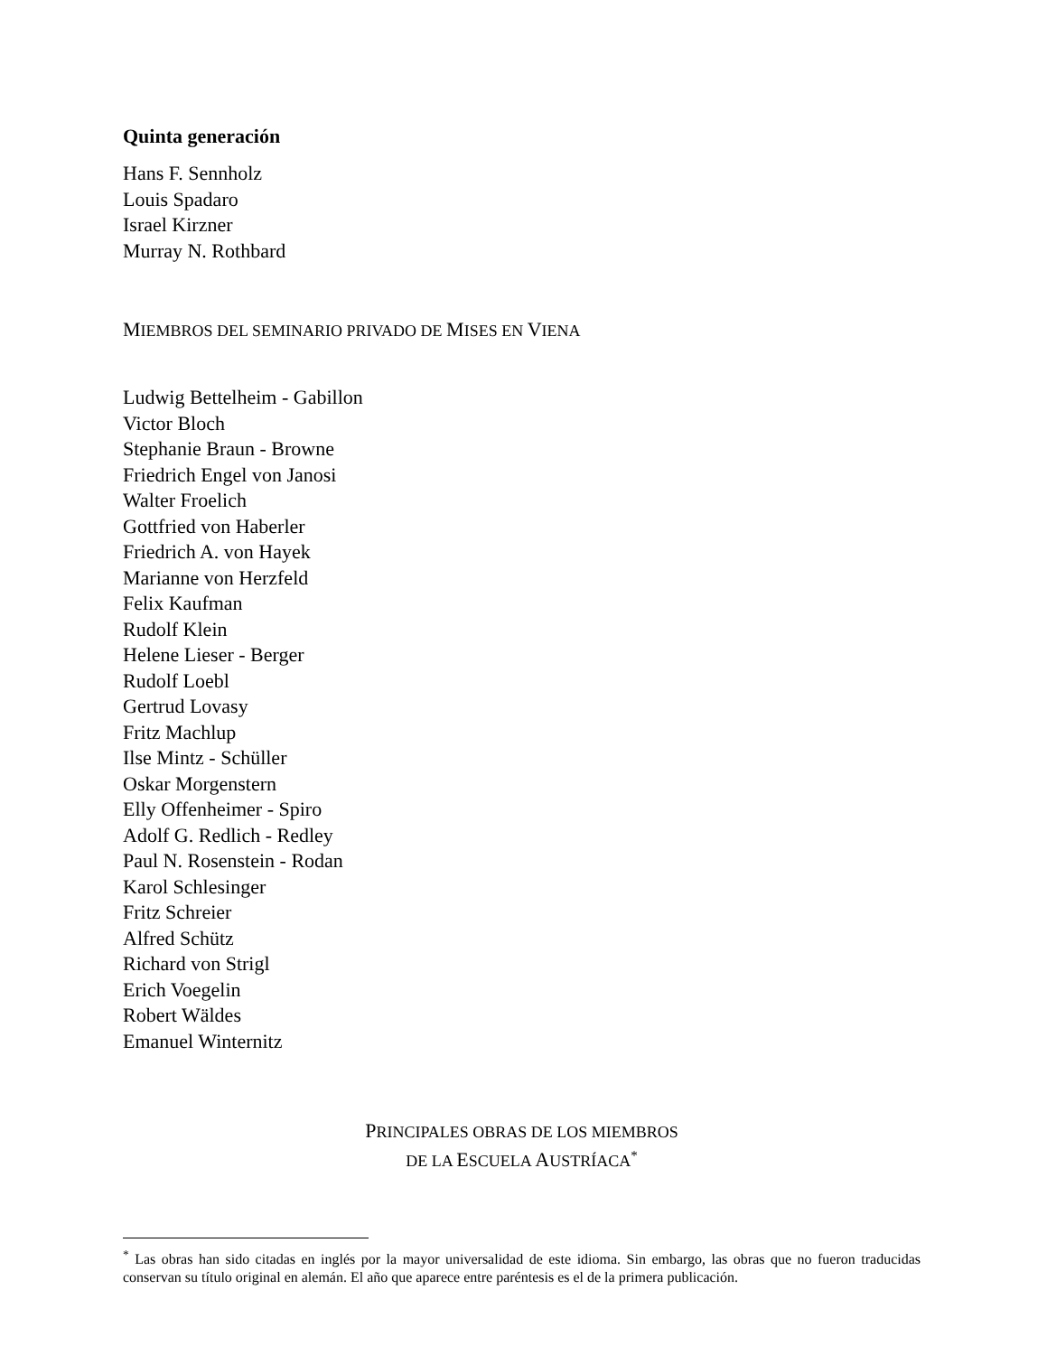Quinta generación
Hans F. Sennholz
Louis Spadaro
Israel Kirzner
Murray N. Rothbard
MIEMBROS DEL SEMINARIO PRIVADO DE MISES EN VIENA
Ludwig Bettelheim - Gabillon
Victor Bloch
Stephanie Braun - Browne
Friedrich Engel von Janosi
Walter Froelich
Gottfried von Haberler
Friedrich A. von Hayek
Marianne von Herzfeld
Felix Kaufman
Rudolf Klein
Helene Lieser - Berger
Rudolf Loebl
Gertrud Lovasy
Fritz Machlup
Ilse Mintz - Schüller
Oskar Morgenstern
Elly Offenheimer - Spiro
Adolf G. Redlich - Redley
Paul N. Rosenstein - Rodan
Karol Schlesinger
Fritz Schreier
Alfred Schütz
Richard von Strigl
Erich Voegelin
Robert Wäldes
Emanuel Winternitz
PRINCIPALES OBRAS DE LOS MIEMBROS
DE LA ESCUELA AUSTRÍACA<sup>*</sup>
<sup>*</sup> Las obras han sido citadas en inglés por la mayor universalidad de este idioma. Sin embargo, las obras que no fueron traducidas conservan su título original en alemán. El año que aparece entre paréntesis es el de la primera publicación.